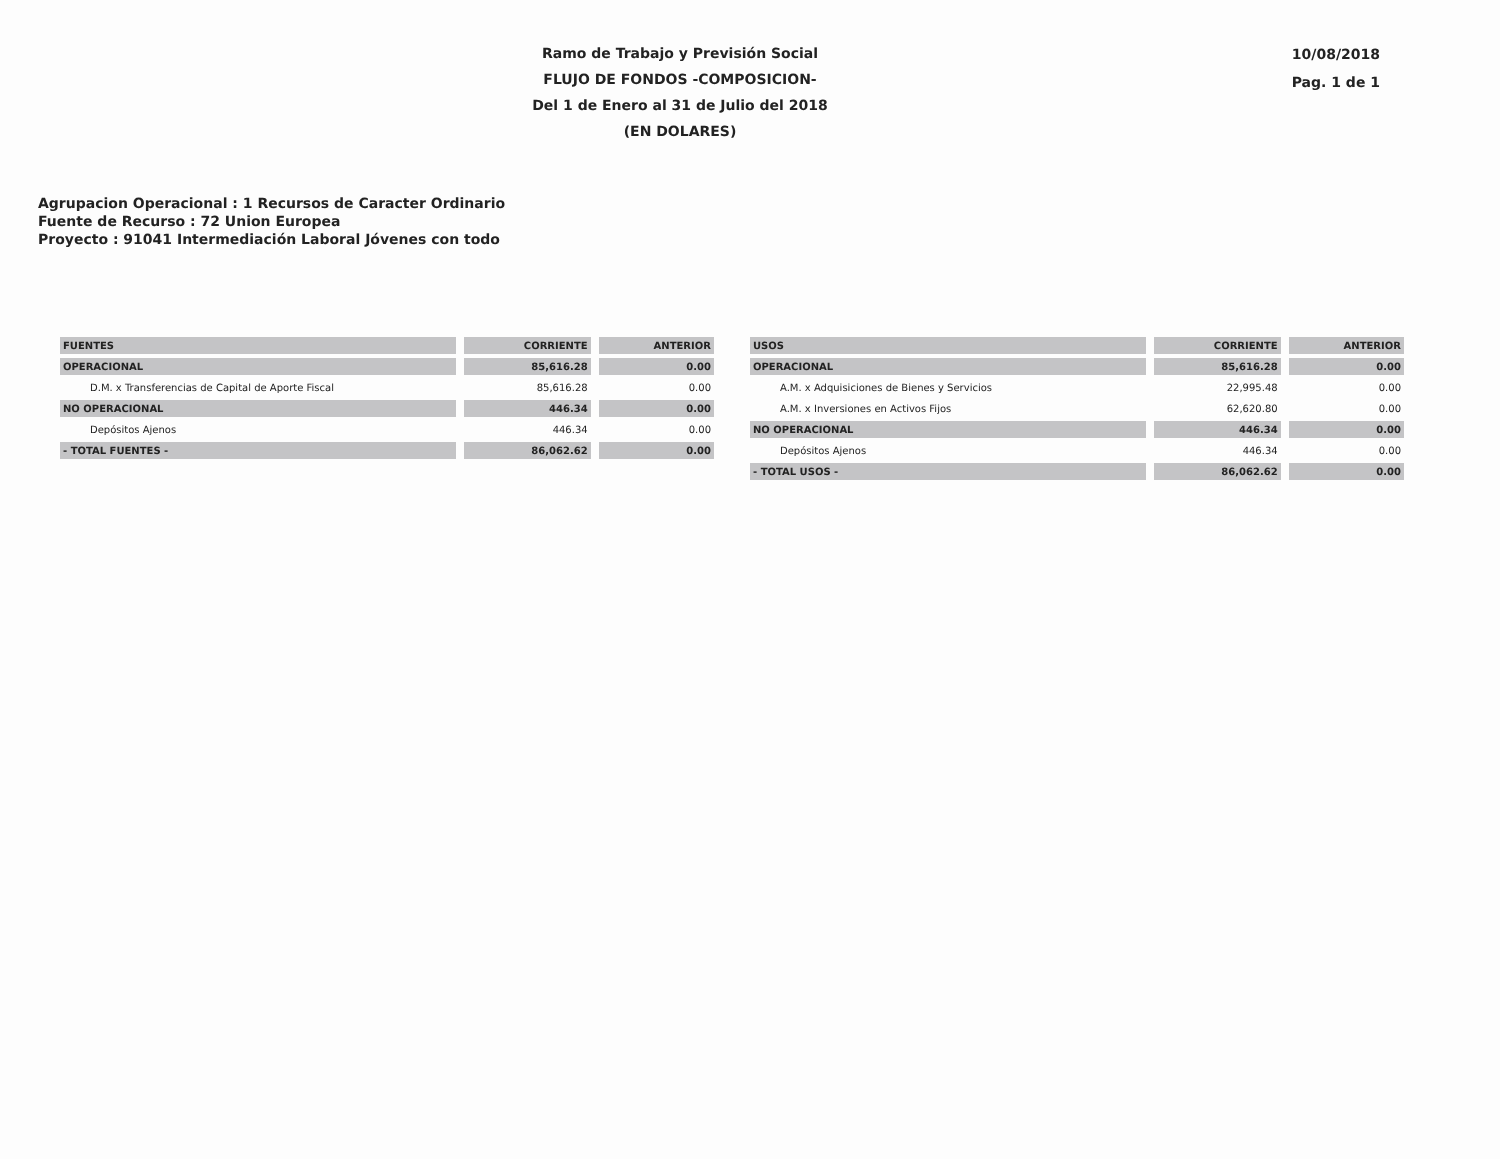Ramo de Trabajo y Previsión Social
FLUJO DE FONDOS -COMPOSICION-
Del 1 de Enero al 31 de Julio del 2018
(EN DOLARES)
10/08/2018
Pag. 1 de 1
Agrupacion Operacional : 1 Recursos de Caracter Ordinario
Fuente de Recurso : 72 Union Europea
Proyecto : 91041 Intermediación Laboral Jóvenes con todo
| FUENTES | CORRIENTE | ANTERIOR |
| --- | --- | --- |
| OPERACIONAL | 85,616.28 | 0.00 |
| D.M. x Transferencias de Capital de Aporte Fiscal | 85,616.28 | 0.00 |
| NO OPERACIONAL | 446.34 | 0.00 |
| Depósitos Ajenos | 446.34 | 0.00 |
| - TOTAL FUENTES - | 86,062.62 | 0.00 |
| USOS | CORRIENTE | ANTERIOR |
| --- | --- | --- |
| OPERACIONAL | 85,616.28 | 0.00 |
| A.M. x Adquisiciones de Bienes y Servicios | 22,995.48 | 0.00 |
| A.M. x Inversiones en Activos Fijos | 62,620.80 | 0.00 |
| NO OPERACIONAL | 446.34 | 0.00 |
| Depósitos Ajenos | 446.34 | 0.00 |
| - TOTAL USOS - | 86,062.62 | 0.00 |